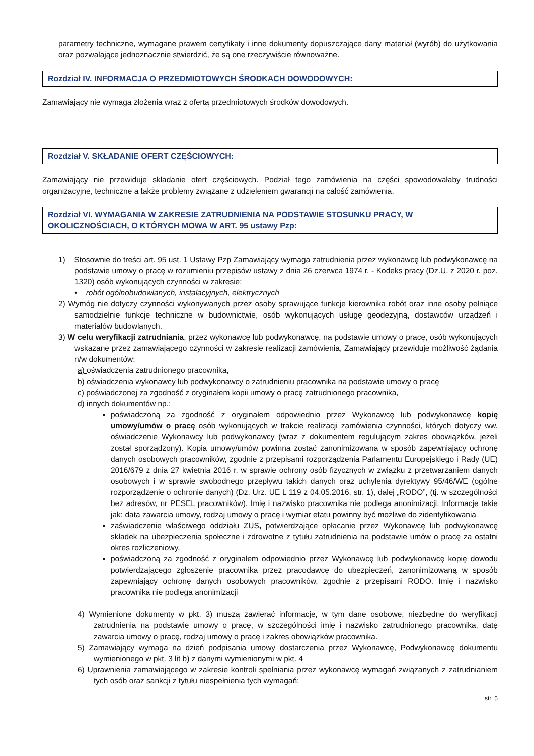parametry techniczne, wymagane prawem certyfikaty i inne dokumenty dopuszczające dany materiał (wyrób) do użytkowania oraz pozwalające jednoznacznie stwierdzić, że są one rzeczywiście równoważne.
Rozdział IV. INFORMACJA O PRZEDMIOTOWYCH ŚRODKACH DOWODOWYCH:
Zamawiający nie wymaga złożenia wraz z ofertą przedmiotowych środków dowodowych.
Rozdział V. SKŁADANIE OFERT CZĘŚCIOWYCH:
Zamawiający nie przewiduje składanie ofert częściowych. Podział tego zamówienia na części spowodowałaby trudności organizacyjne, techniczne a także problemy związane z udzieleniem gwarancji na całość zamówienia.
Rozdział VI. WYMAGANIA W ZAKRESIE ZATRUDNIENIA NA PODSTAWIE STOSUNKU PRACY, W OKOLICZNOŚCIACH, O KTÓRYCH MOWA W ART. 95 ustawy Pzp:
1) Stosownie do treści art. 95 ust. 1 Ustawy Pzp Zamawiający wymaga zatrudnienia przez wykonawcę lub podwykonawcę na podstawie umowy o pracę w rozumieniu przepisów ustawy z dnia 26 czerwca 1974 r. - Kodeks pracy (Dz.U. z 2020 r. poz. 1320) osób wykonujących czynności w zakresie:
• robót ogólnobudowlanych, instalacyjnych, elektrycznych
2) Wymóg nie dotyczy czynności wykonywanych przez osoby sprawujące funkcje kierownika robót oraz inne osoby pełniące samodzielnie funkcje techniczne w budownictwie, osób wykonujących usługę geodezyjną, dostawców urządzeń i materiałów budowlanych.
3) W celu weryfikacji zatrudniania, przez wykonawcę lub podwykonawcę, na podstawie umowy o pracę, osób wykonujących wskazane przez zamawiającego czynności w zakresie realizacji zamówienia, Zamawiający przewiduje możliwość żądania n/w dokumentów:
a) oświadczenia zatrudnionego pracownika,
b) oświadczenia wykonawcy lub podwykonawcy o zatrudnieniu pracownika na podstawie umowy o pracę
c) poświadczonej za zgodność z oryginałem kopii umowy o pracę zatrudnionego pracownika,
d) innych dokumentów np.:
poświadczoną za zgodność z oryginałem odpowiednio przez Wykonawcę lub podwykonawcę kopię umowy/umów o pracę osób wykonujących w trakcie realizacji zamówienia czynności, których dotyczy ww. oświadczenie Wykonawcy lub podwykonawcy (wraz z dokumentem regulującym zakres obowiązków, jeżeli został sporządzony). Kopia umowy/umów powinna zostać zanonimizowana w sposób zapewniający ochronę danych osobowych pracowników, zgodnie z przepisami rozporządzenia Parlamentu Europejskiego i Rady (UE) 2016/679 z dnia 27 kwietnia 2016 r. w sprawie ochrony osób fizycznych w związku z przetwarzaniem danych osobowych i w sprawie swobodnego przepływu takich danych oraz uchylenia dyrektywy 95/46/WE (ogólne rozporządzenie o ochronie danych) (Dz. Urz. UE L 119 z 04.05.2016, str. 1), dalej „RODO”, (tj. w szczególności bez adresów, nr PESEL pracowników). Imię i nazwisko pracownika nie podlega anonimizacji. Informacje takie jak: data zawarcia umowy, rodzaj umowy o pracę i wymiar etatu powinny być możliwe do zidentyfikowania
zaświadczenie właściwego oddziału ZUS, potwierdzające opłacanie przez Wykonawcę lub podwykonawcę składek na ubezpieczenia społeczne i zdrowotne z tytułu zatrudnienia na podstawie umów o pracę za ostatni okres rozliczeniowy,
poświadczoną za zgodność z oryginałem odpowiednio przez Wykonawcę lub podwykonawcę kopię dowodu potwierdzającego zgłoszenie pracownika przez pracodawcę do ubezpieczeń, zanonimizowaną w sposób zapewniający ochronę danych osobowych pracowników, zgodnie z przepisami RODO. Imię i nazwisko pracownika nie podlega anonimizacji
4) Wymienione dokumenty w pkt. 3) muszą zawierać informacje, w tym dane osobowe, niezbędne do weryfikacji zatrudnienia na podstawie umowy o pracę, w szczególności imię i nazwisko zatrudnionego pracownika, datę zawarcia umowy o pracę, rodzaj umowy o pracę i zakres obowiązków pracownika.
5) Zamawiający wymaga na dzień podpisania umowy dostarczenia przez Wykonawcę, Podwykonawcę dokumentu wymienionego w pkt. 3 lit b) z danymi wymienionymi w pkt. 4
6) Uprawnienia zamawiającego w zakresie kontroli spełniania przez wykonawcę wymagań związanych z zatrudnianiem tych osób oraz sankcji z tytułu niespełnienia tych wymagań:
str. 5